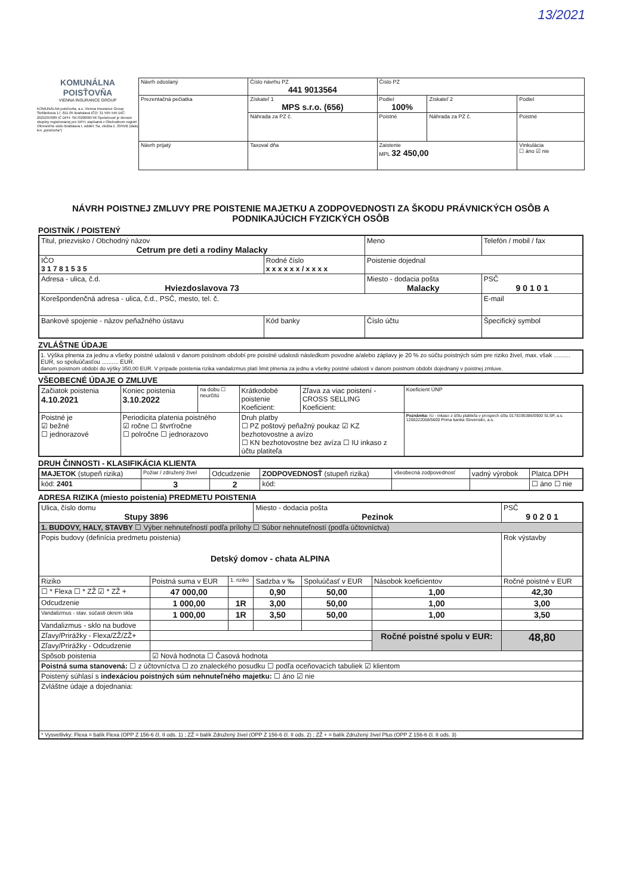13/2021
KOMUNÁLNA POISŤOVŇA
VIENNA INSURANCE GROUP
KOMUNÁLNA poisťovňa, a.s. Vienna Insurance Group Štefánikova 17, 811 05 Bratislava IČO: 31 595 545 DIČ: 2021097089 IČ DPH: SK7020000746 Spoločnosť je členom skupiny registrovanej pre DPH, zapísaná v Obchodnom registri Okresného súdu Bratislava I, oddiel: Sa, vložka č. 3345/B (ďalej len „poisťovňa")
| Návrh odoslaný | Číslo návrhu PZ 441 9013564 | Číslo PZ | | |
| Prezentačná pečiatka | Získateľ 1 MPS s.r.o. (656) | Podiel 100% | Získateľ 2 | Podiel |
| | Náhrada za PZ č. | Poistné | Náhrada za PZ č. | Poistné |
| Návrh prijatý | Taxoval dňa | Zaistenie MPL 32 450,00 | | Vinkulácia ☐ áno ☑ nie |
NÁVRH POISTNEJ ZMLUVY PRE POISTENIE MAJETKU A ZODPOVEDNOSTI ZA ŠKODU PRÁVNICKÝCH OSÔB A PODNIKAJÚCICH FYZICKÝCH OSÔB
POISTNÍK / POISTENÝ
| Titul, priezvisko / Obchodný názov Cetrum pre deti a rodiny Malacky | | Meno | Telefón / mobil / fax | |
| IČO 3 1 7 8 1 5 3 5 | Rodné číslo x x x x x x / x x x x | Poistenie dojednal | | |
| Adresa - ulica, č.d. Hviezdoslavova 73 | | Miesto - dodacia pošta Malacky | | PSČ 9 0 1 0 1 |
| Korešpondenčná adresa - ulica, č.d., PSČ, mesto, tel. č. | | | E-mail | |
| Bankové spojenie - názov peňažného ústavu | Kód banky | Číslo účtu | | Špecifický symbol |
ZVLÁŠTNE ÚDAJE
1. Výška plnenia za jednu a všetky poistné udalosti v danom poistnom období pre poistné udalosti následkom povodne a/alebo záplavy je 20 % zo súčtu poistných súm pre riziko živel, max. však .......... EUR, so spoluúčasťou .......... EUR.
danom poistnom období do výšky 350,00 EUR. V prípade poistenia rizika vandalizmus platí limit plnenia za jednu a všetky poistné udalosti v danom poistnom období dojednaný v poistnej zmluve.
VŠEOBECNÉ ÚDAJE O ZMLUVE
| Začiatok poistenia 4.10.2021 | Koniec poistenia 3.10.2022 | na dobu ☐ neurčitú | Krátkodobé poistenie Koeficient: | Zľava za viac poistení - CROSS SELLING Koeficient: | Koeficient ÚNP |
| Poistné je ☑ bežné ☐ jednorazové | Periodicita platenia poistného ☑ ročne ☐ štvrťročne ☐ polročne ☐ jednorazovo | | Druh platby ☐ PZ poštový peňažný poukaz ☑ KZ bezhotovostne a avízo ☐ KN bezhotovostne bez avíza ☐ IU inkaso z účtu platiteľa | | Poznámka: IU - inkaso z účtu platiteľa v prospech účtu 0178195386/0900 SLSP, a.s. 1200222008/5600 Prima banka Slovensko, a.s. |
DRUH ČINNOSTI - KLASIFIKÁCIA KLIENTA
| MAJETOK (stupeň rizika) | Požiar / združený živel | Odcudzenie | ZODPOVEDNOSŤ (stupeň rizika) | všeobecná zodpovednosť | vadný výrobok | Platca DPH |
| --- | --- | --- | --- | --- | --- | --- |
| kód: 2401 | 3 | 2 | kód: | | | ☐ áno ☐ nie |
ADRESA RIZIKA (miesto poistenia) PREDMETU POISTENIA
| Ulica, číslo domu Stupy 3896 | | | Miesto - dodacia pošta Pezinok | | | PSČ 9 0 2 0 1 |
| 1. BUDOVY, HALY, STAVBY ☐ Výber nehnuteľností podľa prílohy ☐ Súbor nehnuteľností (podľa účtovníctva) | | | | | | |
| Popis budovy (definícia predmetu poistenia) Detský domov - chata ALPINA | | | | | | Rok výstavby |
| Riziko | Poistná suma v EUR | 1. riziko | Sadzba v ‰ | Spoluúčasť v EUR | Násobok koeficientov | Ročné poistné v EUR |
| ☐ * Flexa ☐ * ZŽ ☑ * ZŽ + | 47 000,00 | | 0,90 | 50,00 | 1,00 | 42,30 |
| Odcudzenie | 1 000,00 | 1R | 3,00 | 50,00 | 1,00 | 3,00 |
| Vandalizmus - stav. súčasti okrem skla | 1 000,00 | 1R | 3,50 | 50,00 | 1,00 | 3,50 |
| Vandalizmus - sklo na budove | | | | | | |
| Zľavy/Prirážky - Flexa/ZŽ/ZŽ+ | | | | | Ročné poistné spolu v EUR: | 48,80 |
| Zľavy/Prirážky - Odcudzenie | | | | | | |
| Spôsob poistenia | ☑ Nová hodnota ☐ Časová hodnota | | | | | |
| Poistná suma stanovená: ☐ z účtovníctva ☐ zo znaleckého posudku ☐ podľa oceňovacích tabuliek ☑ klientom | | | | | | |
| Poistený súhlasí s indexáciou poistných súm nehnuteľného majetku: ☐ áno ☑ nie | | | | | | |
| Zvláštne údaje a dojednania: | | | | | | |
| * Vysvetlivky: Flexa = balík Flexa (OPP Z 156-6 čl. II ods. 1) ; ZŽ = balík Združený živel (OPP Z 156-6 čl. II ods. 2) ; ZŽ + = balík Združený živel Plus (OPP Z 156-6 čl. II ods. 3) | | | | | | |